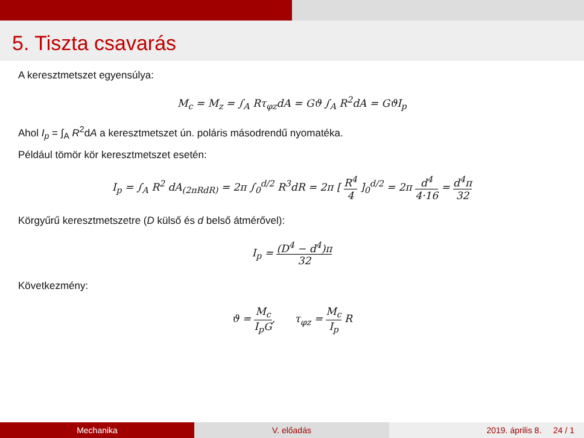5. Tiszta csavarás
A keresztmetszet egyensúlya:
M<sub>c</sub> = M<sub>z</sub> = ∫<sub>A</sub> Rτ<sub>φz</sub>dA = Gϑ ∫<sub>A</sub> R<sup>2</sup>dA = GϑI<sub>p</sub>
Ahol I<sub>p</sub> = ∫<sub>A</sub> R<sup>2</sup>dA a keresztmetszet ún. poláris másodrendű nyomatéka.
Például tömör kör keresztmetszet esetén:
I<sub>p</sub> = ∫<sub>A</sub> R<sup>2</sup> dA<sub>(2πRdR)</sub> = 2π ∫<sub>0</sub><sup>d/2</sup> R<sup>3</sup>dR = 2π [ R<sup>4</sup> 4 ]<sub>0</sub><sup>d/2</sup> = 2π d<sup>4</sup> 4·16 = d<sup>4</sup>π 32
Körgyűrű keresztmetszetre (D külső és d belső átmérővel):
I<sub>p</sub> = (D<sup>4</sup> − d<sup>4</sup>)π 32
Következmény:
ϑ = M<sub>c</sub> I<sub>p</sub>G, τ<sub>φz</sub> = M<sub>c</sub> I<sub>p</sub> R
Mechanika V. előadás 2019. április 8. 24 / 1